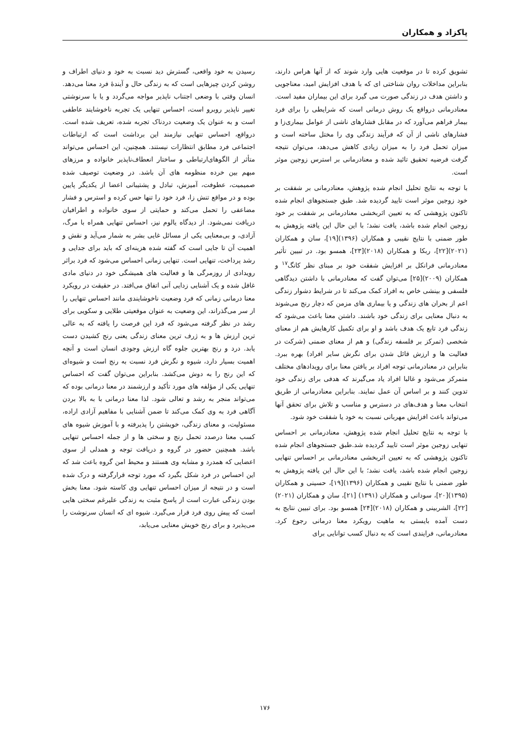پاکزاد و همکاران
تشویق کرده تا در موقعیت هایی وارد شوند که از آنها هراس دارند، بنابراین مداخلات روان شناختی ای که با هدف افزایش امید، معناجویی و داشتن هدف در زندگی صورت می گیرد برای این بیماران مفید است. معنادرمانی درواقع یک روش درمانی است که شرایطی را برای فرد بیمار فراهم می‌آورد که در مقابل فشارهای ناشی از عوامل بیماری‌زا و فشارهای ناشی از آن که فرآیند زندگی وی را مختل ساخته است و میزان تحمل فرد را به میزان زیادی کاهش می‌دهد، می‌توان نتیجه گرفت فرضیه تحقیق تائید شده و معنادرمانی بر استرس زوجین موثر است.
با توجه به نتایج تحلیل انجام شده پژوهش، معنادرمانی بر شفقت بر خود زوجین موثر است تایید گردیده شد. طبق جستجوهای انجام شده تاکنون پژوهشی که به تعیین اثربخشی معنادرمانی بر شفقت بر خود زوجین انجام شده باشد، یافت نشد؛ با این حال این یافته پژوهش به طور ضمنی با نتایج نقیبی و همکاران (۱۳۹۶)[۱۹]، سان و همکاران (۲۰۲۱)[۲۲]، ربکا و همکاران (۲۰۱۸)[۲۳]، همسو بود. در تبیین تأثیر معنادرمانی فرانکل بر افزایش شفقت خود بر مبنای نظر کانگ<sup>۱۷</sup> و همکاران (۲۰۰۹)[۲۵] می‌توان گفت که معنادرمانی با داشتن دیدگاهی فلسفی و بینشی خاص به افراد کمک می‌کند تا در شرایط دشوار زندگی اعم از بحران های زندگی و یا بیماری های مزمن که دچار رنج می‌شوند به دنبال معنایی برای زندگی خود باشند. داشتن معنا باعث می‌شود که زندگی فرد تابع یک هدف باشد و او برای تکمیل کارهایش هم از معنای شخصی (تمرکز بر فلسفه زندگی) و هم از معنای ضمنی (شرکت در فعالیت ها و ارزش قائل شدن برای نگرش سایر افراد) بهره ببرد. بنابراین در معنادرمانی توجه افراد بر یافتن معنا برای رویدادهای مختلف متمرکز می‌شود و غالبا افراد یاد می‌گیرند که هدفی برای زندگی خود تدوین کنند و بر اساس آن عمل نمایند. بنابراین معنادرمانی از طریق انتخاب معنا و هدف‌های در دسترس و مناسب و تلاش برای تحقق آنها می‌تواند باعث افزایش مهربانی نسبت به خود یا شفقت خود شود.
با توجه به نتایج تحلیل انجام شده پژوهش، معنادرمانی بر احساس تنهایی زوجین موثر است تایید گردیده شد.طبق جستجوهای انجام شده تاکنون پژوهشی که به تعیین اثربخشی معنادرمانی بر احساس تنهایی زوجین انجام شده باشد، یافت نشد؛ با این حال این یافته پژوهش به طور ضمنی با نتایج نقیبی و همکاران (۱۳۹۶)[۱۹]، حسینی و همکاران (۱۳۹۵)[۲۰]، سودانی و همکاران (۱۳۹۱) [۲۱]، سان و همکاران (۲۰۲۱)[۲۲]، الشربینی و همکاران (۲۰۱۸)[۲۴] همسو بود. برای تبیین نتایج به دست آمده بایستی به ماهیت رویکرد معنا درمانی رجوع کرد. معنادرمانی، فرایندی است که به دنبال کسب توانایی برای
رسیدن به خود واقعی، گسترش دید نسبت به خود و دنیای اطراف و روشن کردن چیزهایی است که به زندگی حال و آیندهٔ فرد معنا می‌دهد. انسان وقتی با وضعی اجتناب ناپذیر مواجه می‌گردد و یا با سرنوشتی تغییر ناپذیر روبرو است، احساس تنهایی یک تجربه ناخوشایند عاطفی است و به عنوان یک وضعیت دردناک تجربه شده، تعریف شده است. درواقع، احساس تنهایی نیازمند این برداشت است که ارتباطات اجتماعی فرد مطابق انتظارات نیستند. همچنین، این احساس می‌تواند متأثر از الگوهای‌ارتباطی و ساختار انعطاف‌ناپذیر خانواده و مرزهای مبهم بین خرده منظومه های آن باشد. در وضعیت توصیف شده صمیمیت، عطوفت، آمیزش، تبادل و پشتیبانی اعضا از یکدیگر پایین بوده و در مواقع تنش زا، فرد خود را تنها حس کرده و استرس و فشار مضاعفی را تحمل می‌کند و حمایتی از سوی خانواده و اطرافیان دریافت نمی‌شود. از دیدگاه یالوم نیز، احساس تنهایی همراه با مرگ، آزادی، و بی‌معنایی یکی از مسائل غایی بشر به شمار می‌آید و نقش و اهمیت آن تا جایی است که گفته شده هزینه‌ای که باید برای جدایی و رشد پرداخت، تنهایی است. تنهایی زمانی احساس می‌شود که فرد براثر رویدادی از روزمرگی ها و فعالیت های همیشگی خود در دنیای مادی غافل شده و یک آشنایی زدایی آنی اتفاق می‌افتد. در حقیقت در رویکرد معنا درمانی زمانی که فرد وضعیت ناخوشایندی مانند احساس تنهایی را از سر می‌گذراند، این وضعیت به عنوان موقعیتی طلایی و سکویی برای رشد در نظر گرفته می‌شود که فرد این فرصت را یافته که به عالی ترین ارزش ها و به ژرف ترین معنای زندگی یعنی رنج کشیدن دست یابد. درد و رنج بهترین جلوه گاه ارزش وجودی انسان است و آنچه اهمیت بسیار دارد، شیوه و نگرش فرد نسبت به رنج است و شیوه‌ای که این رنج را به دوش می‌کشد. بنابراین می‌توان گفت که احساس تنهایی یکی از مؤلفه های مورد تأکید و ارزشمند در معنا درمانی بوده که می‌تواند منجر به رشد و تعالی شود. لذا معنا درمانی با به بالا بردن آگاهی فرد به وی کمک می‌کند تا ضمن آشنایی با مفاهیم آزادی اراده، مسئولیت، و معنای زندگی، خویشتن را پذیرفته و با آموزش شیوه های کسب معنا درصدد تحمل رنج و سختی ها و از جمله احساس تنهایی باشد. همچنین حضور در گروه و دریافت توجه و همدلی از سوی اعضایی که همدرد و مشابه وی هستند و محیط امن گروه باعث شد که این احساس در فرد شکل بگیرد که مورد توجه قرارگرفته و درک شده است و در نتیجه از میزان احساس تنهایی وی کاسته شود. معنا بخش بودن زندگی عبارت است از پاسخ مثبت به زندگی علیرغم سختی هایی است که پیش روی فرد قرار می‌گیرد. شیوه ای که انسان سرنوشت را می‌پذیرد و برای رنج خویش معنایی می‌یابد،
۱۷۶